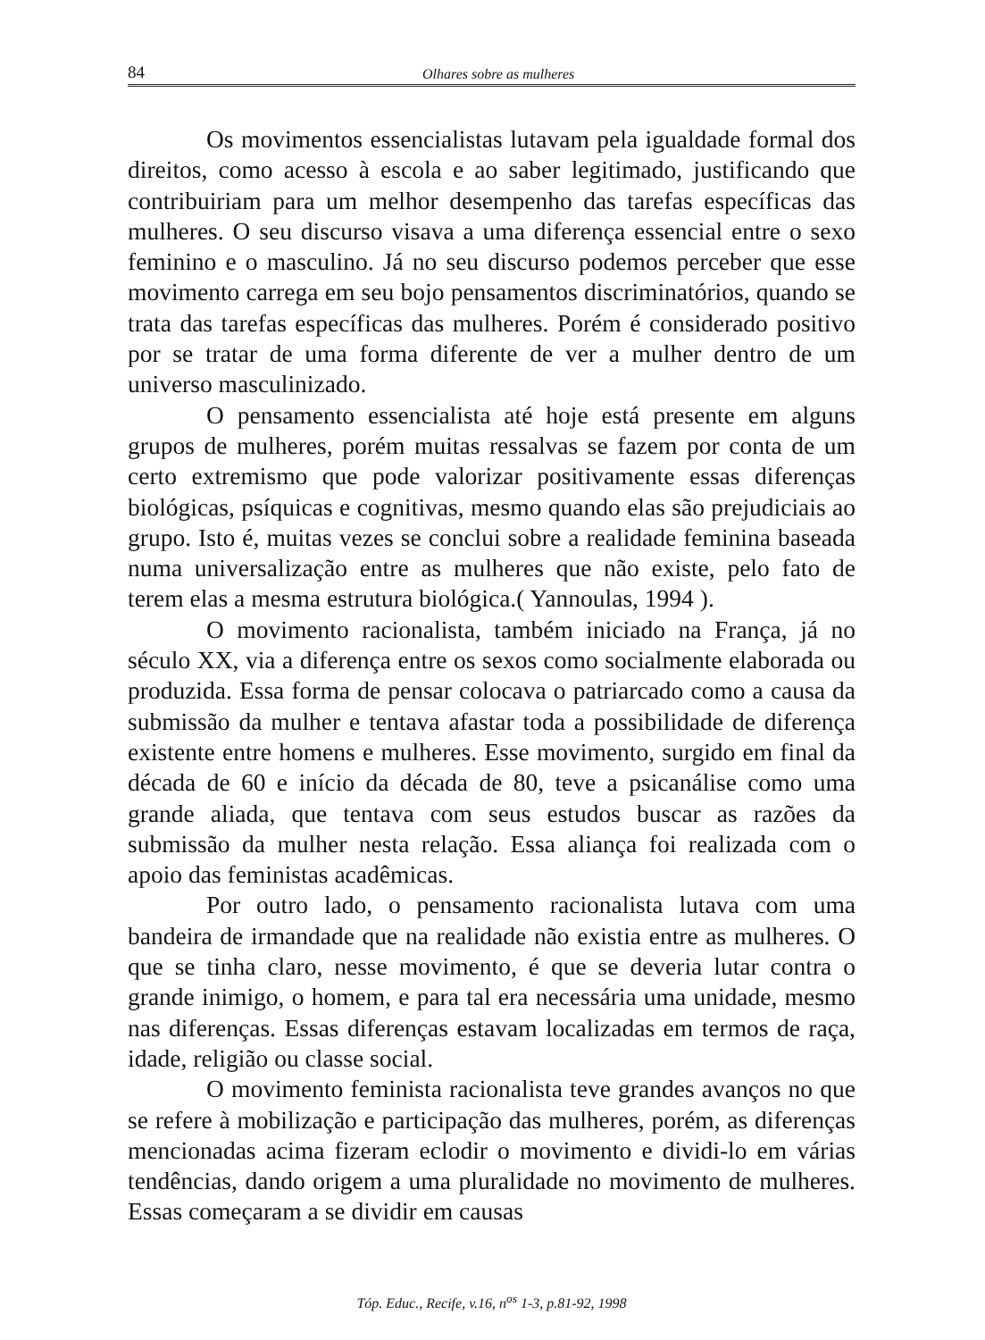84 Olhares sobre as mulheres
Os movimentos essencialistas lutavam pela igualdade formal dos direitos, como acesso à escola e ao saber legitimado, justificando que contribuiriam para um melhor desempenho das tarefas específicas das mulheres. O seu discurso visava a uma diferença essencial entre o sexo feminino e o masculino. Já no seu discurso podemos perceber que esse movimento carrega em seu bojo pensamentos discriminatórios, quando se trata das tarefas específicas das mulheres. Porém é considerado positivo por se tratar de uma forma diferente de ver a mulher dentro de um universo masculinizado.
O pensamento essencialista até hoje está presente em alguns grupos de mulheres, porém muitas ressalvas se fazem por conta de um certo extremismo que pode valorizar positivamente essas diferenças biológicas, psíquicas e cognitivas, mesmo quando elas são prejudiciais ao grupo. Isto é, muitas vezes se conclui sobre a realidade feminina baseada numa universalização entre as mulheres que não existe, pelo fato de terem elas a mesma estrutura biológica.( Yannoulas, 1994 ).
O movimento racionalista, também iniciado na França, já no século XX, via a diferença entre os sexos como socialmente elaborada ou produzida. Essa forma de pensar colocava o patriarcado como a causa da submissão da mulher e tentava afastar toda a possibilidade de diferença existente entre homens e mulheres. Esse movimento, surgido em final da década de 60 e início da década de 80, teve a psicanálise como uma grande aliada, que tentava com seus estudos buscar as razões da submissão da mulher nesta relação. Essa aliança foi realizada com o apoio das feministas acadêmicas.
Por outro lado, o pensamento racionalista lutava com uma bandeira de irmandade que na realidade não existia entre as mulheres. O que se tinha claro, nesse movimento, é que se deveria lutar contra o grande inimigo, o homem, e para tal era necessária uma unidade, mesmo nas diferenças. Essas diferenças estavam localizadas em termos de raça, idade, religião ou classe social.
O movimento feminista racionalista teve grandes avanços no que se refere à mobilização e participação das mulheres, porém, as diferenças mencionadas acima fizeram eclodir o movimento e dividi-lo em várias tendências, dando origem a uma pluralidade no movimento de mulheres. Essas começaram a se dividir em causas
Tóp. Educ., Recife, v.16, n<sup>os</sup> 1-3, p.81-92, 1998